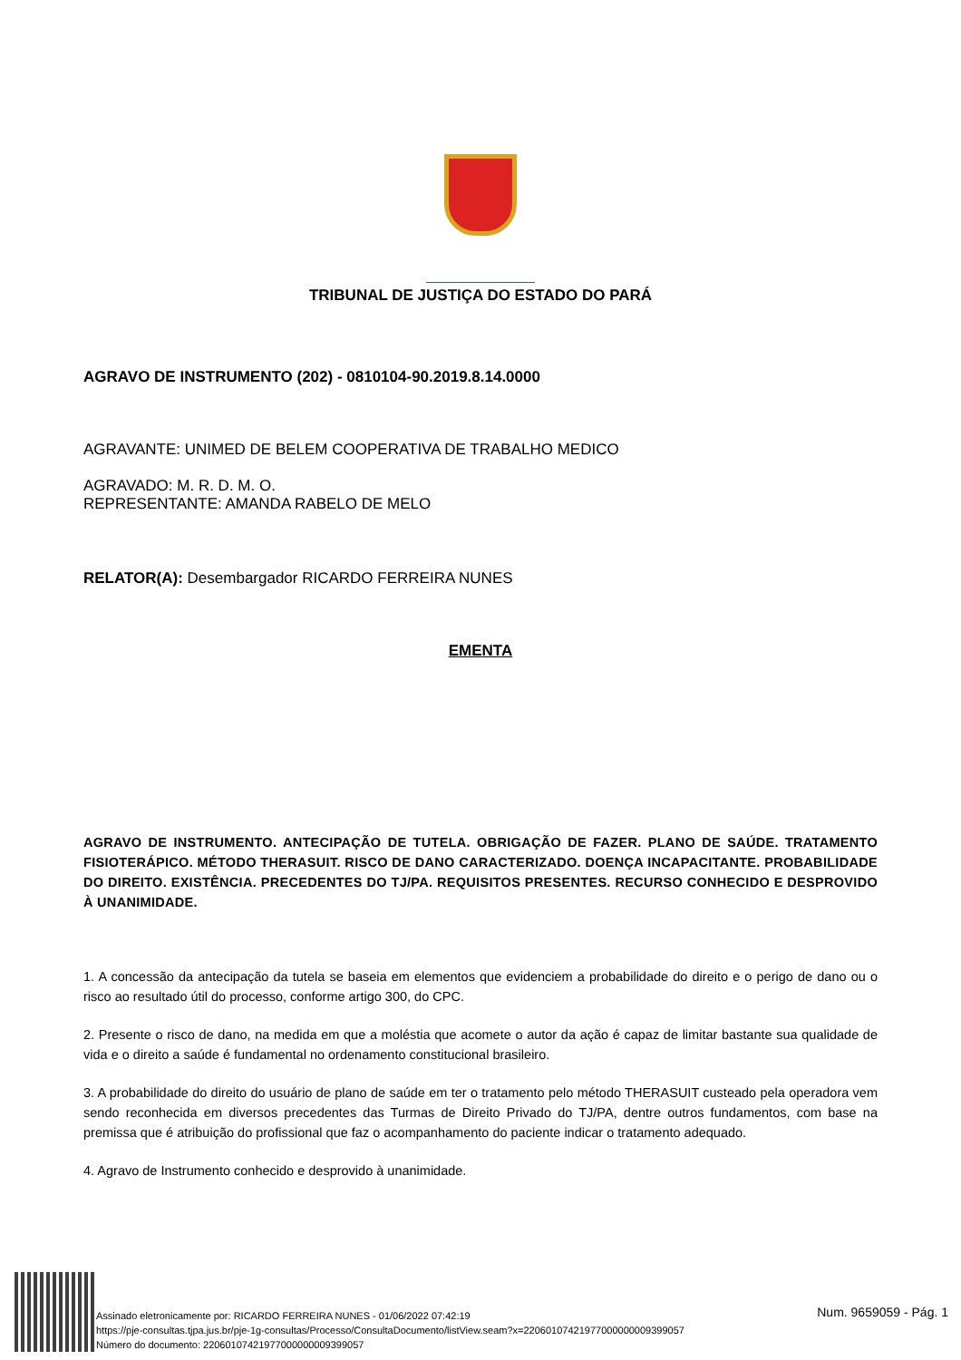TRIBUNAL DE JUSTIÇA DO ESTADO DO PARÁ
AGRAVO DE INSTRUMENTO (202) - 0810104-90.2019.8.14.0000
AGRAVANTE: UNIMED DE BELEM COOPERATIVA DE TRABALHO MEDICO
AGRAVADO: M. R. D. M. O.
REPRESENTANTE: AMANDA RABELO DE MELO
RELATOR(A): Desembargador RICARDO FERREIRA NUNES
EMENTA
AGRAVO DE INSTRUMENTO. ANTECIPAÇÃO DE TUTELA. OBRIGAÇÃO DE FAZER. PLANO DE SAÚDE. TRATAMENTO FISIOTERÁPICO. MÉTODO THERASUIT. RISCO DE DANO CARACTERIZADO. DOENÇA INCAPACITANTE. PROBABILIDADE DO DIREITO. EXISTÊNCIA. PRECEDENTES DO TJ/PA. REQUISITOS PRESENTES. RECURSO CONHECIDO E DESPROVIDO À UNANIMIDADE.
1. A concessão da antecipação da tutela se baseia em elementos que evidenciem a probabilidade do direito e o perigo de dano ou o risco ao resultado útil do processo, conforme artigo 300, do CPC.
2. Presente o risco de dano, na medida em que a moléstia que acomete o autor da ação é capaz de limitar bastante sua qualidade de vida e o direito a saúde é fundamental no ordenamento constitucional brasileiro.
3. A probabilidade do direito do usuário de plano de saúde em ter o tratamento pelo método THERASUIT custeado pela operadora vem sendo reconhecida em diversos precedentes das Turmas de Direito Privado do TJ/PA, dentre outros fundamentos, com base na premissa que é atribuição do profissional que faz o acompanhamento do paciente indicar o tratamento adequado.
4. Agravo de Instrumento conhecido e desprovido à unanimidade.
Assinado eletronicamente por: RICARDO FERREIRA NUNES - 01/06/2022 07:42:19
https://pje-consultas.tjpa.jus.br/pje-1g-consultas/Processo/ConsultaDocumento/listView.seam?x=22060107421977000000009399057
Número do documento: 22060107421977000000009399057
Num. 9659059 - Pág. 1